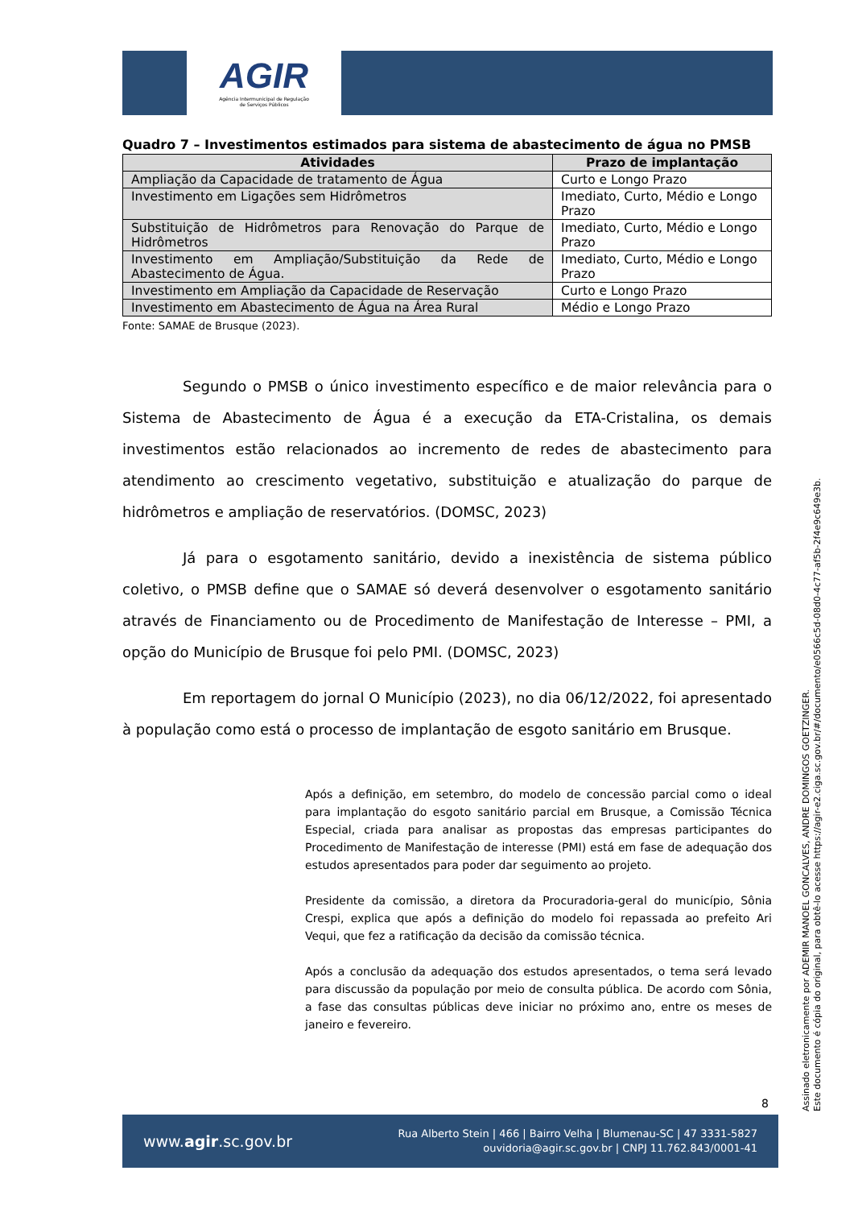AGIR
Agência Intermunicipal de Regulação
de Serviços Públicos
Quadro 7 – Investimentos estimados para sistema de abastecimento de água no PMSB
| Atividades | Prazo de implantação |
| --- | --- |
| Ampliação da Capacidade de tratamento de Água | Curto e Longo Prazo |
| Investimento em Ligações sem Hidrômetros | Imediato, Curto, Médio e Longo Prazo |
| Substituição de Hidrômetros para Renovação do Parque de Hidrômetros | Imediato, Curto, Médio e Longo Prazo |
| Investimento em Ampliação/Substituição da Rede de Abastecimento de Água. | Imediato, Curto, Médio e Longo Prazo |
| Investimento em Ampliação da Capacidade de Reservação | Curto e Longo Prazo |
| Investimento em Abastecimento de Água na Área Rural | Médio e Longo Prazo |
Fonte: SAMAE de Brusque (2023).
Segundo o PMSB o único investimento específico e de maior relevância para o Sistema de Abastecimento de Água é a execução da ETA-Cristalina, os demais investimentos estão relacionados ao incremento de redes de abastecimento para atendimento ao crescimento vegetativo, substituição e atualização do parque de hidrômetros e ampliação de reservatórios. (DOMSC, 2023)
Já para o esgotamento sanitário, devido a inexistência de sistema público coletivo, o PMSB define que o SAMAE só deverá desenvolver o esgotamento sanitário através de Financiamento ou de Procedimento de Manifestação de Interesse – PMI, a opção do Município de Brusque foi pelo PMI. (DOMSC, 2023)
Em reportagem do jornal O Município (2023), no dia 06/12/2022, foi apresentado à população como está o processo de implantação de esgoto sanitário em Brusque.
Após a definição, em setembro, do modelo de concessão parcial como o ideal para implantação do esgoto sanitário parcial em Brusque, a Comissão Técnica Especial, criada para analisar as propostas das empresas participantes do Procedimento de Manifestação de interesse (PMI) está em fase de adequação dos estudos apresentados para poder dar seguimento ao projeto.
Presidente da comissão, a diretora da Procuradoria-geral do município, Sônia Crespi, explica que após a definição do modelo foi repassada ao prefeito Ari Vequi, que fez a ratificação da decisão da comissão técnica.
Após a conclusão da adequação dos estudos apresentados, o tema será levado para discussão da população por meio de consulta pública. De acordo com Sônia, a fase das consultas públicas deve iniciar no próximo ano, entre os meses de janeiro e fevereiro.
8
www.agir.sc.gov.br
Rua Alberto Stein | 466 | Bairro Velha | Blumenau-SC | 47 3331-5827
ouvidoria@agir.sc.gov.br | CNPJ 11.762.843/0001-41
Assinado eletronicamente por ADEMIR MANOEL GONCALVES, ANDRE DOMINGOS GOETZINGER.
Este documento é cópia do original, para obtê-lo acesse https://agir-e2.ciga.sc.gov.br/#/documento/e0566c5d-08d0-4c77-af5b-2f4e9c649e3b.